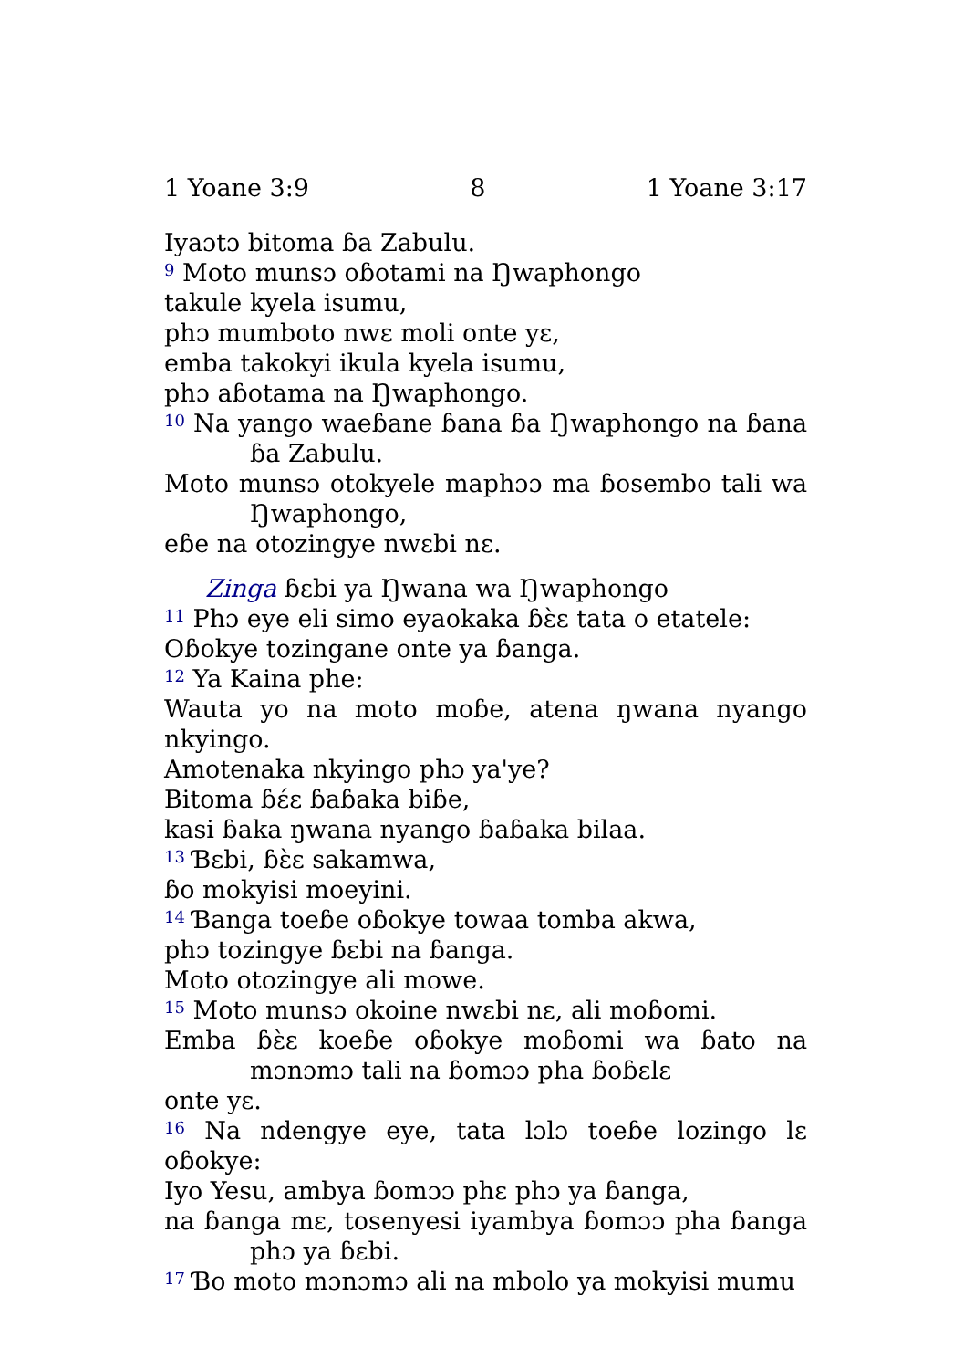1 Yoane 3:9 8 1 Yoane 3:17
Iyaɔtɔ bitoma ɓa Zabulu.
<sup>9</sup> Moto munsɔ oɓotami na Ŋwaphongo
takule kyela isumu,
phɔ mumboto nwɛ moli onte yɛ,
emba takokyi ikula kyela isumu,
phɔ aɓotama na Ŋwaphongo.
<sup>10</sup> Na yango waeɓane ɓana ɓa Ŋwaphongo na ɓana ɓa Zabulu.
Moto munsɔ otokyele maphɔɔ ma ɓosembo tali wa Ŋwaphongo,
eɓe na otozingye nwɛbi nɛ.
Zinga ɓɛbi ya Ŋwana wa Ŋwaphongo
<sup>11</sup> Phɔ eye eli simo eyaokaka ɓɛ̀ɛ tata o etatele:
Oɓokye tozingane onte ya ɓanga.
<sup>12</sup> Ya Kaina phe:
Wauta yo na moto moɓe, atena ŋwana nyango nkyingo.
Amotenaka nkyingo phɔ ya'ye?
Bitoma ɓɛ́ɛ ɓaɓaka biɓe,
kasi ɓaka ŋwana nyango ɓaɓaka bilaa.
<sup>13</sup> Ɓɛbi, ɓɛ̀ɛ sakamwa,
ɓo mokyisi moeyini.
<sup>14</sup> Ɓanga toeɓe oɓokye towaa tomba akwa,
phɔ tozingye ɓɛbi na ɓanga.
Moto otozingye ali mowe.
<sup>15</sup> Moto munsɔ okoine nwɛbi nɛ, ali moɓomi.
Emba ɓɛ̀ɛ koeɓe oɓokye moɓomi wa ɓato na mɔnɔmɔ tali na ɓomɔɔ pha ɓoɓɛlɛ
onte yɛ.
<sup>16</sup> Na ndengye eye, tata lɔlɔ toeɓe lozingo lɛ oɓokye:
Iyo Yesu, ambya ɓomɔɔ phɛ phɔ ya ɓanga,
na ɓanga mɛ, tosenyesi iyambya ɓomɔɔ pha ɓanga phɔ ya ɓɛbi.
<sup>17</sup> Ɓo moto mɔnɔmɔ ali na mbolo ya mokyisi mumu